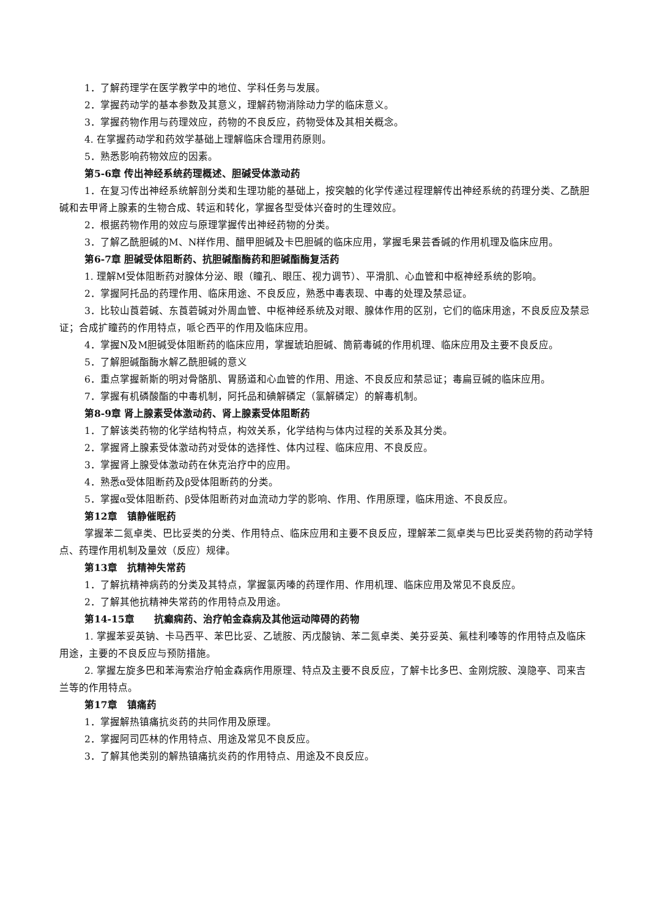1．了解药理学在医学教学中的地位、学科任务与发展。
2．掌握药动学的基本参数及其意义，理解药物消除动力学的临床意义。
3．掌握药物作用与药理效应，药物的不良反应，药物受体及其相关概念。
4. 在掌握药动学和药效学基础上理解临床合理用药原则。
5．熟悉影响药物效应的因素。
第5-6章 传出神经系统药理概述、胆碱受体激动药
1．在复习传出神经系统解剖分类和生理功能的基础上，按突触的化学传递过程理解传出神经系统的药理分类、乙酰胆碱和去甲肾上腺素的生物合成、转运和转化，掌握各型受体兴奋时的生理效应。
2．根据药物作用的效应与原理掌握传出神经药物的分类。
3．了解乙酰胆碱的M、N样作用、醋甲胆碱及卡巴胆碱的临床应用，掌握毛果芸香碱的作用机理及临床应用。
第6-7章 胆碱受体阻断药、抗胆碱酯酶药和胆碱酯酶复活药
1. 理解M受体阻断药对腺体分泌、眼（瞳孔、眼压、视力调节）、平滑肌、心血管和中枢神经系统的影响。
2．掌握阿托品的药理作用、临床用途、不良反应，熟悉中毒表现、中毒的处理及禁忌证。
3．比较山莨菪碱、东莨菪碱对外周血管、中枢神经系统及对眼、腺体作用的区别，它们的临床用途，不良反应及禁忌证；合成扩瞳药的作用特点，哌仑西平的作用及临床应用。
4．掌握N及M胆碱受体阻断药的临床应用，掌握琥珀胆碱、筒箭毒碱的作用机理、临床应用及主要不良反应。
5．了解胆碱酯酶水解乙酰胆碱的意义
6．重点掌握新斯的明对骨骼肌、胃肠道和心血管的作用、用途、不良反应和禁忌证；毒扁豆碱的临床应用。
7．掌握有机磷酸酯的中毒机制，阿托品和碘解磷定（氯解磷定）的解毒机制。
第8-9章 肾上腺素受体激动药、肾上腺素受体阻断药
1．了解该类药物的化学结构特点，构效关系，化学结构与体内过程的关系及其分类。
2．掌握肾上腺素受体激动药对受体的选择性、体内过程、临床应用、不良反应。
3．掌握肾上腺受体激动药在休克治疗中的应用。
4．熟悉α受体阻断药及β受体阻断药的分类。
5．掌握α受体阻断药、β受体阻断药对血流动力学的影响、作用、作用原理，临床用途、不良反应。
第12章　镇静催眠药
掌握苯二氮卓类、巴比妥类的分类、作用特点、临床应用和主要不良反应，理解苯二氮卓类与巴比妥类药物的药动学特点、药理作用机制及量效（反应）规律。
第13章　抗精神失常药
1．了解抗精神病药的分类及其特点，掌握氯丙嗪的药理作用、作用机理、临床应用及常见不良反应。
2．了解其他抗精神失常药的作用特点及用途。
第14-15章　　抗癫痫药、治疗帕金森病及其他运动障碍的药物
1. 掌握苯妥英钠、卡马西平、苯巴比妥、乙琥胺、丙戊酸钠、苯二氮卓类、美芬妥英、氟桂利嗪等的作用特点及临床用途，主要的不良反应与预防措施。
2. 掌握左旋多巴和苯海索治疗帕金森病作用原理、特点及主要不良反应，了解卡比多巴、金刚烷胺、溴隐亭、司来吉兰等的作用特点。
第17章　镇痛药
1．掌握解热镇痛抗炎药的共同作用及原理。
2．掌握阿司匹林的作用特点、用途及常见不良反应。
3．了解其他类别的解热镇痛抗炎药的作用特点、用途及不良反应。